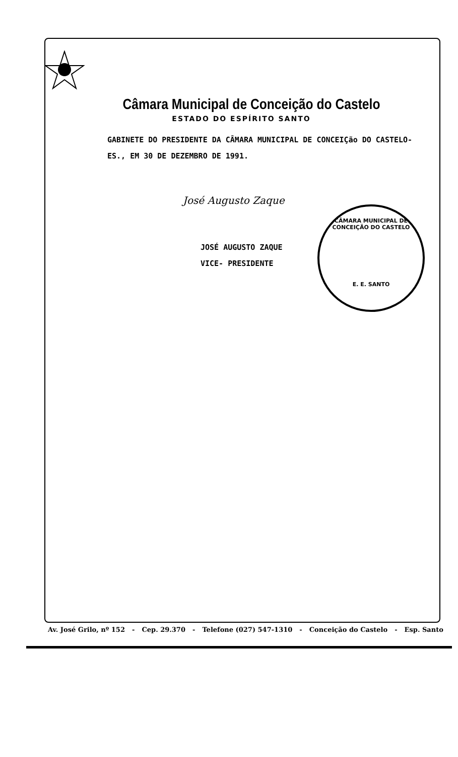Câmara Municipal de Conceição do Castelo
ESTADO DO ESPÍRITO SANTO
GABINETE DO PRESIDENTE DA CÂMARA MUNICIPAL DE CONCEIÇão DO CASTELO-ES., EM 30 DE DEZEMBRO DE 1991.
José Augusto Zaque
JOSÉ AUGUSTO ZAQUE
VICE- PRESIDENTE
CÂMARA MUNICIPAL DE CONCEIÇÃO DO CASTELO
E. E. SANTO
Av. José Grilo, nº 152 - Cep. 29.370 - Telefone (027) 547-1310 - Conceição do Castelo - Esp. Santo